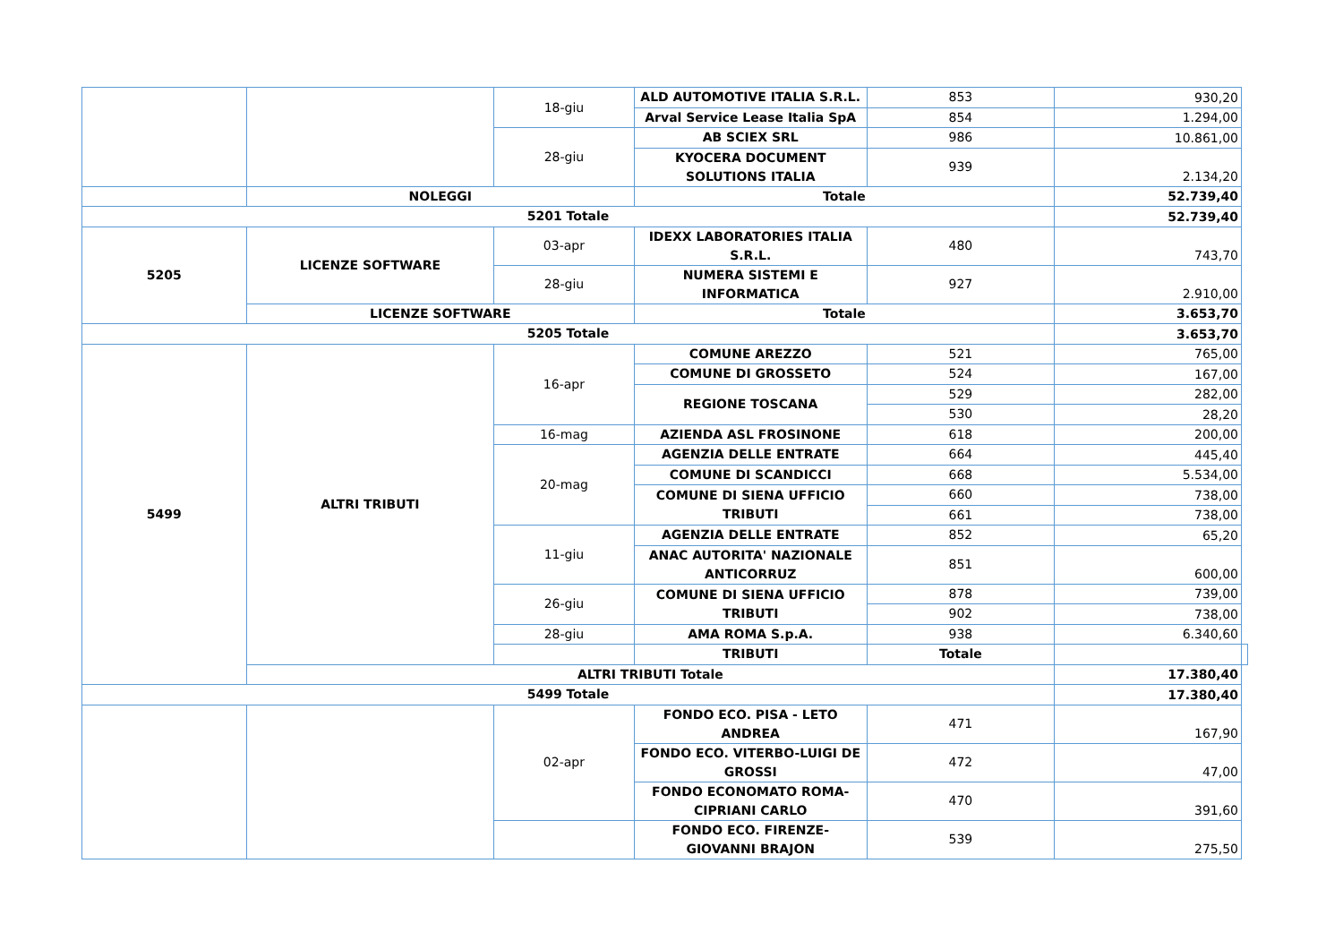| | | 18-giu | ALD AUTOMOTIVE ITALIA S.R.L. | 853 | 930,20 | |
| | | | Arval Service Lease Italia SpA | 854 | 1.294,00 | |
| | | 28-giu | AB SCIEX SRL | 986 | 10.861,00 | |
| | | | KYOCERA DOCUMENT SOLUTIONS ITALIA | 939 | 2.134,20 | |
| | NOLEGGI | | Totale | | 52.739,40 | |
| 5201 Totale | | | | | 52.739,40 | |
| 5205 | LICENZE SOFTWARE | 03-apr | IDEXX LABORATORIES ITALIA S.R.L. | 480 | 743,70 | |
| | | 28-giu | NUMERA SISTEMI E INFORMATICA | 927 | 2.910,00 | |
| | LICENZE SOFTWARE | | Totale | | 3.653,70 | |
| 5205 Totale | | | | | 3.653,70 | |
| 5499 | ALTRI TRIBUTI | 16-apr | COMUNE AREZZO | 521 | 765,00 | |
| | | | COMUNE DI GROSSETO | 524 | 167,00 | |
| | | | REGIONE TOSCANA | 529 | 282,00 | |
| | | | | 530 | 28,20 | |
| | | 16-mag | AZIENDA ASL FROSINONE | 618 | 200,00 | |
| | | 20-mag | AGENZIA DELLE ENTRATE | 664 | 445,40 | |
| | | | COMUNE DI SCANDICCI | 668 | 5.534,00 | |
| | | | COMUNE DI SIENA UFFICIO TRIBUTI | 660 | 738,00 | |
| | | | | 661 | 738,00 | |
| | | 11-giu | AGENZIA DELLE ENTRATE | 852 | 65,20 | |
| | | | ANAC AUTORITA' NAZIONALE ANTICORRUZ | 851 | 600,00 | |
| | | 26-giu | COMUNE DI SIENA UFFICIO TRIBUTI | 878 | 739,00 | |
| | | | | 902 | 738,00 | |
| | | 28-giu | AMA ROMA S.p.A. | 938 | 6.340,60 | |
| | | | TRIBUTI | Totale | | |
| | ALTRI TRIBUTI Totale | | | | 17.380,40 | |
| 5499 Totale | | | | | 17.380,40 | |
| | | 02-apr | FONDO ECO. PISA - LETO ANDREA | 471 | 167,90 | |
| | | | FONDO ECO. VITERBO-LUIGI DE GROSSI | 472 | 47,00 | |
| | | | FONDO ECONOMATO ROMA-CIPRIANI CARLO | 470 | 391,60 | |
| | | | FONDO ECO. FIRENZE-GIOVANNI BRAJON | 539 | 275,50 | |